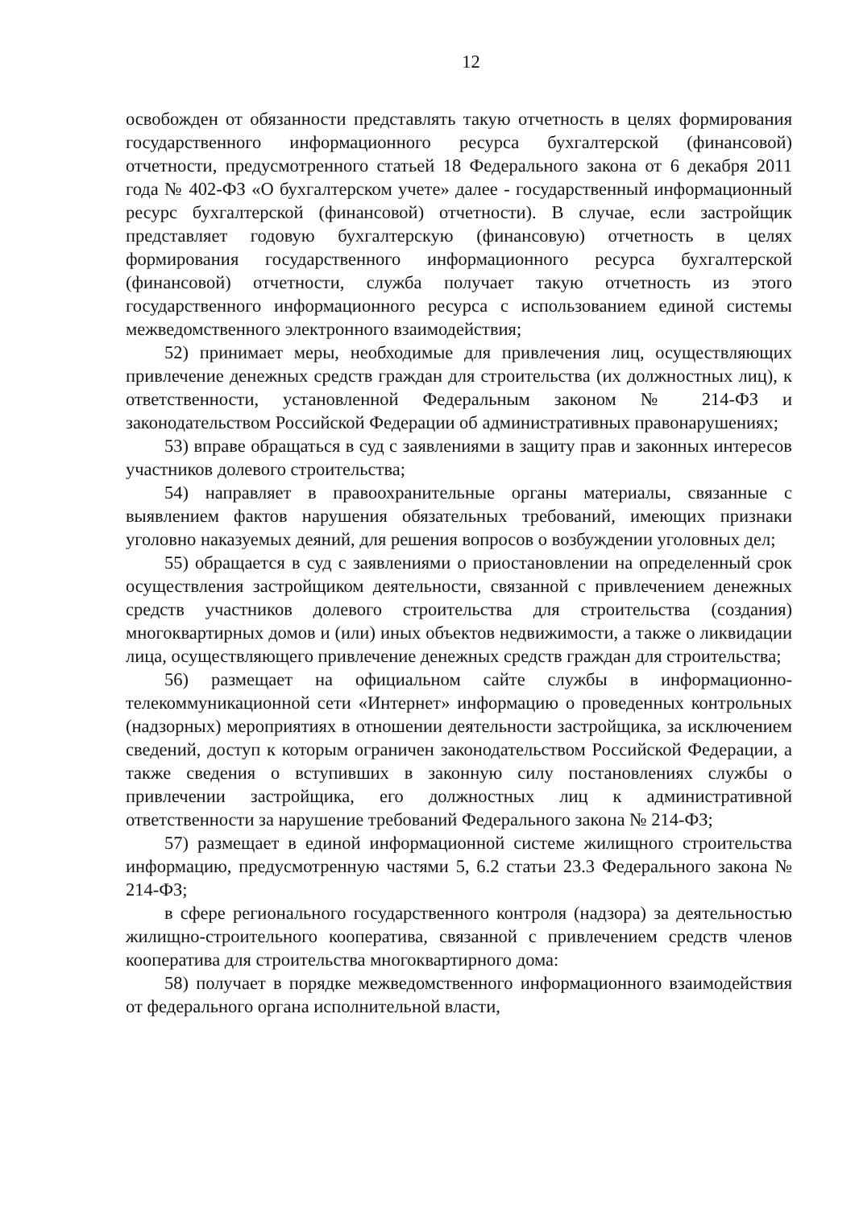12
освобожден от обязанности представлять такую отчетность в целях формирования государственного информационного ресурса бухгалтерской (финансовой) отчетности, предусмотренного статьей 18 Федерального закона от 6 декабря 2011 года № 402-ФЗ «О бухгалтерском учете» далее - государственный информационный ресурс бухгалтерской (финансовой) отчетности). В случае, если застройщик представляет годовую бухгалтерскую (финансовую) отчетность в целях формирования государственного информационного ресурса бухгалтерской (финансовой) отчетности, служба получает такую отчетность из этого государственного информационного ресурса с использованием единой системы межведомственного электронного взаимодействия;
52) принимает меры, необходимые для привлечения лиц, осуществляющих привлечение денежных средств граждан для строительства (их должностных лиц), к ответственности, установленной Федеральным законом № 214-ФЗ и законодательством Российской Федерации об административных правонарушениях;
53) вправе обращаться в суд с заявлениями в защиту прав и законных интересов участников долевого строительства;
54) направляет в правоохранительные органы материалы, связанные с выявлением фактов нарушения обязательных требований, имеющих признаки уголовно наказуемых деяний, для решения вопросов о возбуждении уголовных дел;
55) обращается в суд с заявлениями о приостановлении на определенный срок осуществления застройщиком деятельности, связанной с привлечением денежных средств участников долевого строительства для строительства (создания) многоквартирных домов и (или) иных объектов недвижимости, а также о ликвидации лица, осуществляющего привлечение денежных средств граждан для строительства;
56) размещает на официальном сайте службы в информационно-телекоммуникационной сети «Интернет» информацию о проведенных контрольных (надзорных) мероприятиях в отношении деятельности застройщика, за исключением сведений, доступ к которым ограничен законодательством Российской Федерации, а также сведения о вступивших в законную силу постановлениях службы о привлечении застройщика, его должностных лиц к административной ответственности за нарушение требований Федерального закона № 214-ФЗ;
57) размещает в единой информационной системе жилищного строительства информацию, предусмотренную частями 5, 6.2 статьи 23.3 Федерального закона № 214-ФЗ;
в сфере регионального государственного контроля (надзора) за деятельностью жилищно-строительного кооператива, связанной с привлечением средств членов кооператива для строительства многоквартирного дома:
58) получает в порядке межведомственного информационного взаимодействия от федерального органа исполнительной власти,